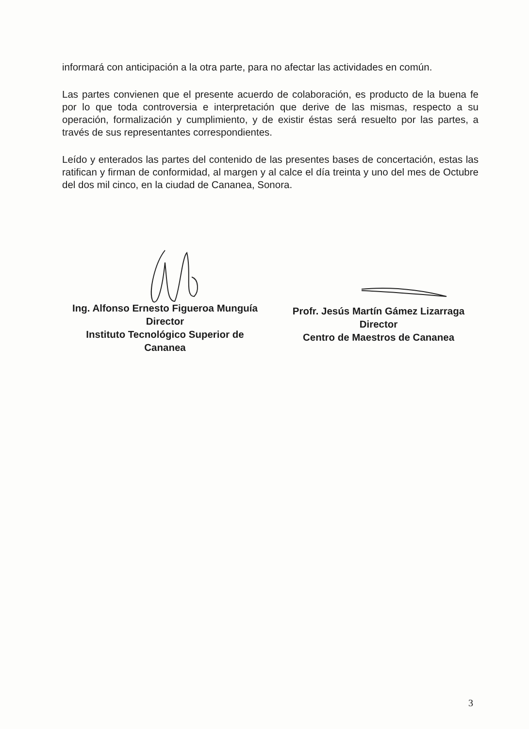informará con anticipación a la otra parte, para no afectar las actividades en común.
Las partes convienen que el presente acuerdo de colaboración, es producto de la buena fe por lo que toda controversia e interpretación que derive de las mismas, respecto a su operación, formalización y cumplimiento, y de existir éstas será resuelto por las partes, a través de sus representantes correspondientes.
Leído y enterados las partes del contenido de las presentes bases de concertación, estas las ratifican y firman de conformidad, al margen y al calce el día treinta y uno del mes de Octubre del dos mil cinco, en la ciudad de Cananea, Sonora.
Ing. Alfonso Ernesto Figueroa Munguía
Director
Instituto Tecnológico Superior de
Cananea
Profr. Jesús Martín Gámez Lizarraga
Director
Centro de Maestros de Cananea
3